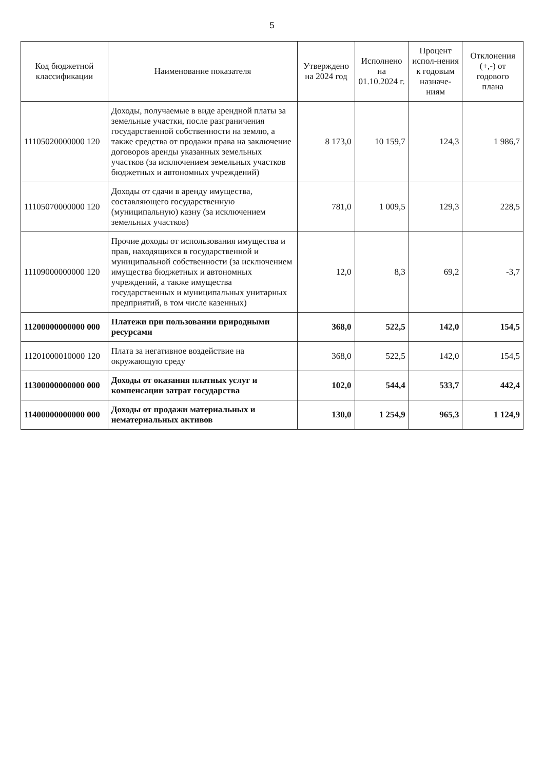5
| Код бюджетной классификации | Наименование показателя | Утверждено на 2024 год | Исполнено на 01.10.2024 г. | Процент испол-нения к годовым назначе-ниям | Отклонения (+,-) от годового плана |
| --- | --- | --- | --- | --- | --- |
| 11105020000000 120 | Доходы, получаемые в виде арендной платы за земельные участки, после разграничения государственной собственности на землю, а также средства от продажи права на заключение договоров аренды указанных земельных участков (за исключением земельных участков бюджетных и автономных учреждений) | 8 173,0 | 10 159,7 | 124,3 | 1 986,7 |
| 11105070000000 120 | Доходы от сдачи в аренду имущества, составляющего государственную (муниципальную) казну (за исключением земельных участков) | 781,0 | 1 009,5 | 129,3 | 228,5 |
| 11109000000000 120 | Прочие доходы от использования имущества и прав, находящихся в государственной и муниципальной собственности (за исключением имущества бюджетных и автономных учреждений, а также имущества государственных и муниципальных унитарных предприятий, в том числе казенных) | 12,0 | 8,3 | 69,2 | -3,7 |
| 11200000000000 000 | Платежи при пользовании природными ресурсами | 368,0 | 522,5 | 142,0 | 154,5 |
| 11201000010000 120 | Плата за негативное воздействие на окружающую среду | 368,0 | 522,5 | 142,0 | 154,5 |
| 11300000000000 000 | Доходы от оказания платных услуг и компенсации затрат государства | 102,0 | 544,4 | 533,7 | 442,4 |
| 11400000000000 000 | Доходы от продажи материальных и нематериальных активов | 130,0 | 1 254,9 | 965,3 | 1 124,9 |